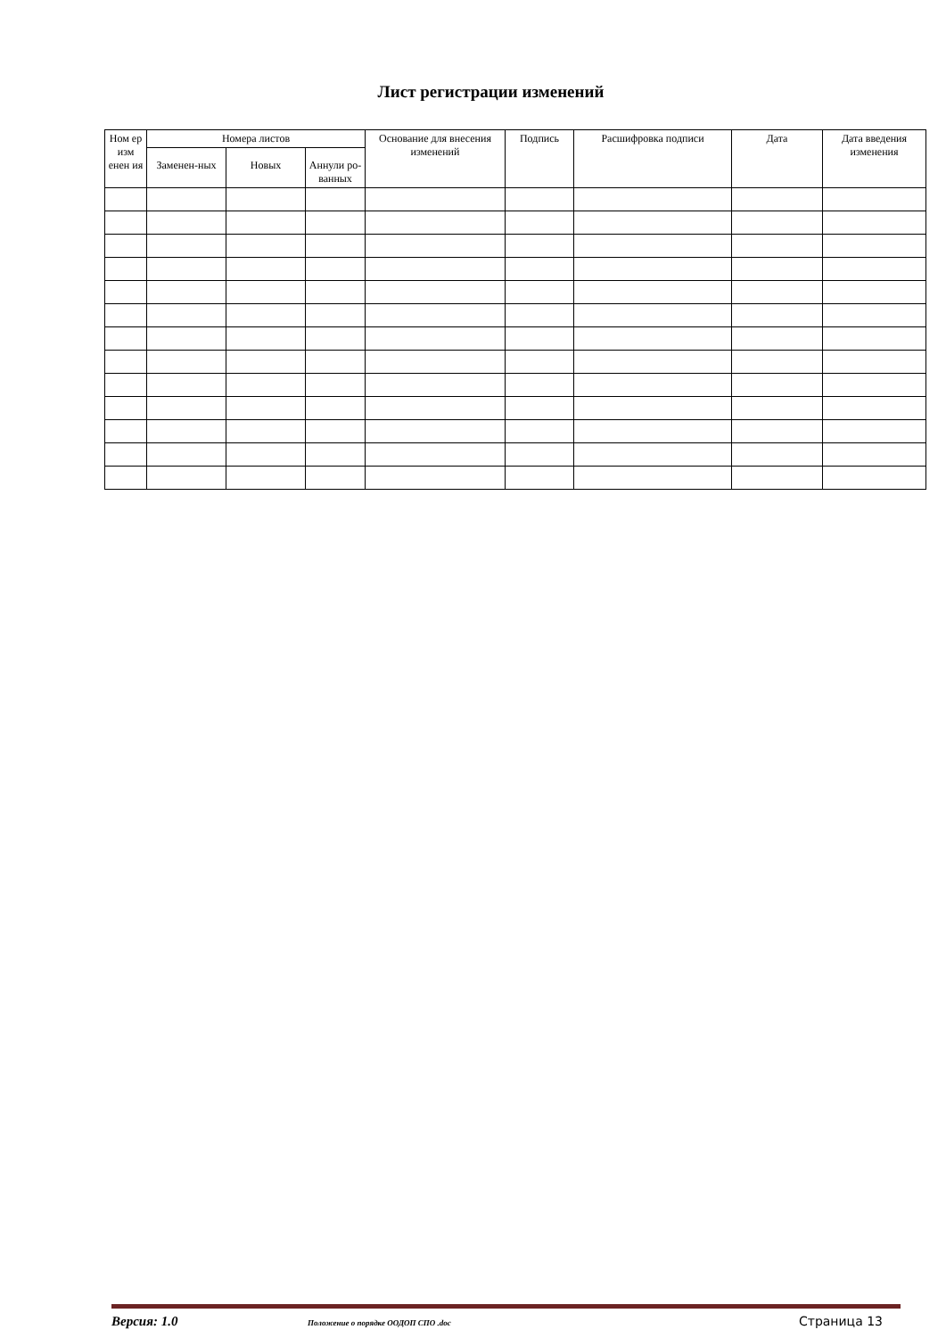Лист регистрации изменений
| Ном ер изм енен ия | Номера листов | | | Основание для внесения изменений | Подпись | Расшифровка подписи | Дата | Дата введения изменения |
| --- | --- | --- | --- | --- | --- | --- | --- | --- |
| | Заменен-ных | Новых | Аннули ро-ванных | | | | | |
Версия: 1.0 Положение о порядке ООДОП СПО .doc Страница 13